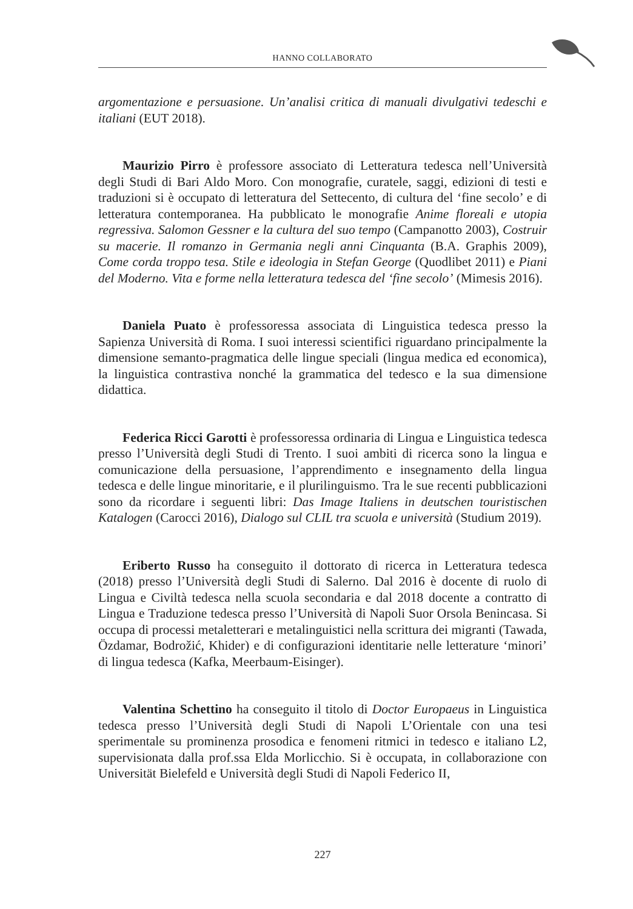HANNO COLLABORATO
argomentazione e persuasione. Un’analisi critica di manuali divulgativi tedeschi e italiani (EUT 2018).
Maurizio Pirro è professore associato di Letteratura tedesca nell’Università degli Studi di Bari Aldo Moro. Con monografie, curatele, saggi, edizioni di testi e traduzioni si è occupato di letteratura del Settecento, di cultura del ‘fine secolo’ e di letteratura contemporanea. Ha pubblicato le monografie Anime floreali e utopia regressiva. Salomon Gessner e la cultura del suo tempo (Campanotto 2003), Costruir su macerie. Il romanzo in Germania negli anni Cinquanta (B.A. Graphis 2009), Come corda troppo tesa. Stile e ideologia in Stefan George (Quodlibet 2011) e Piani del Moderno. Vita e forme nella letteratura tedesca del ‘fine secolo’ (Mimesis 2016).
Daniela Puato è professoressa associata di Linguistica tedesca presso la Sapienza Università di Roma. I suoi interessi scientifici riguardano principalmente la dimensione semanto-pragmatica delle lingue speciali (lingua medica ed economica), la linguistica contrastiva nonché la grammatica del tedesco e la sua dimensione didattica.
Federica Ricci Garotti è professoressa ordinaria di Lingua e Linguistica tedesca presso l’Università degli Studi di Trento. I suoi ambiti di ricerca sono la lingua e comunicazione della persuasione, l’apprendimento e insegnamento della lingua tedesca e delle lingue minoritarie, e il plurilinguismo. Tra le sue recenti pubblicazioni sono da ricordare i seguenti libri: Das Image Italiens in deutschen touristischen Katalogen (Carocci 2016), Dialogo sul CLIL tra scuola e università (Studium 2019).
Eriberto Russo ha conseguito il dottorato di ricerca in Letteratura tedesca (2018) presso l’Università degli Studi di Salerno. Dal 2016 è docente di ruolo di Lingua e Civiltà tedesca nella scuola secondaria e dal 2018 docente a contratto di Lingua e Traduzione tedesca presso l’Università di Napoli Suor Orsola Benincasa. Si occupa di processi metaletterari e metalinguistici nella scrittura dei migranti (Tawada, Özdamar, Bodrožić, Khider) e di configurazioni identitarie nelle letterature ‘minori’ di lingua tedesca (Kafka, Meerbaum-Eisinger).
Valentina Schettino ha conseguito il titolo di Doctor Europaeus in Linguistica tedesca presso l’Università degli Studi di Napoli L’Orientale con una tesi sperimentale su prominenza prosodica e fenomeni ritmici in tedesco e italiano L2, supervisionata dalla prof.ssa Elda Morlicchio. Si è occupata, in collaborazione con Universität Bielefeld e Università degli Studi di Napoli Federico II,
227